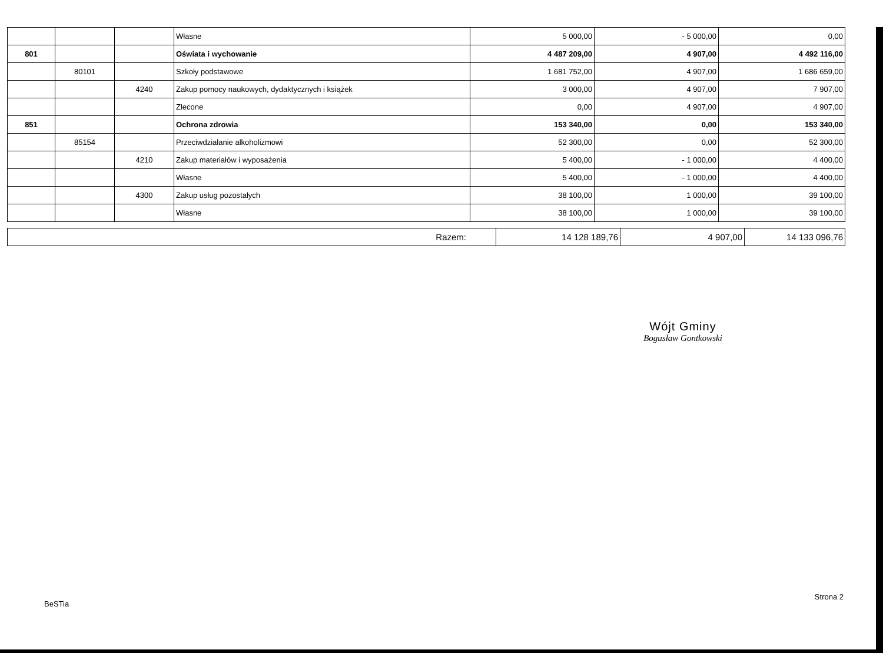| | | | Własne | 5 000,00 | - 5 000,00 | 0,00 |
| 801 | | | Oświata i wychowanie | 4 487 209,00 | 4 907,00 | 4 492 116,00 |
| | 80101 | | Szkoły podstawowe | 1 681 752,00 | 4 907,00 | 1 686 659,00 |
| | | 4240 | Zakup pomocy naukowych, dydaktycznych i książek | 3 000,00 | 4 907,00 | 7 907,00 |
| | | | Zlecone | 0,00 | 4 907,00 | 4 907,00 |
| 851 | | | Ochrona zdrowia | 153 340,00 | 0,00 | 153 340,00 |
| | 85154 | | Przeciwdziałanie alkoholizmowi | 52 300,00 | 0,00 | 52 300,00 |
| | | 4210 | Zakup materiałów i wyposażenia | 5 400,00 | - 1 000,00 | 4 400,00 |
| | | | Własne | 5 400,00 | - 1 000,00 | 4 400,00 |
| | | 4300 | Zakup usług pozostałych | 38 100,00 | 1 000,00 | 39 100,00 |
| | | | Własne | 38 100,00 | 1 000,00 | 39 100,00 |
| Razem: | 14 128 189,76 | 4 907,00 | 14 133 096,76 |
Wójt Gminy
Bogusław Gontkowski
BeSTia Strona 2